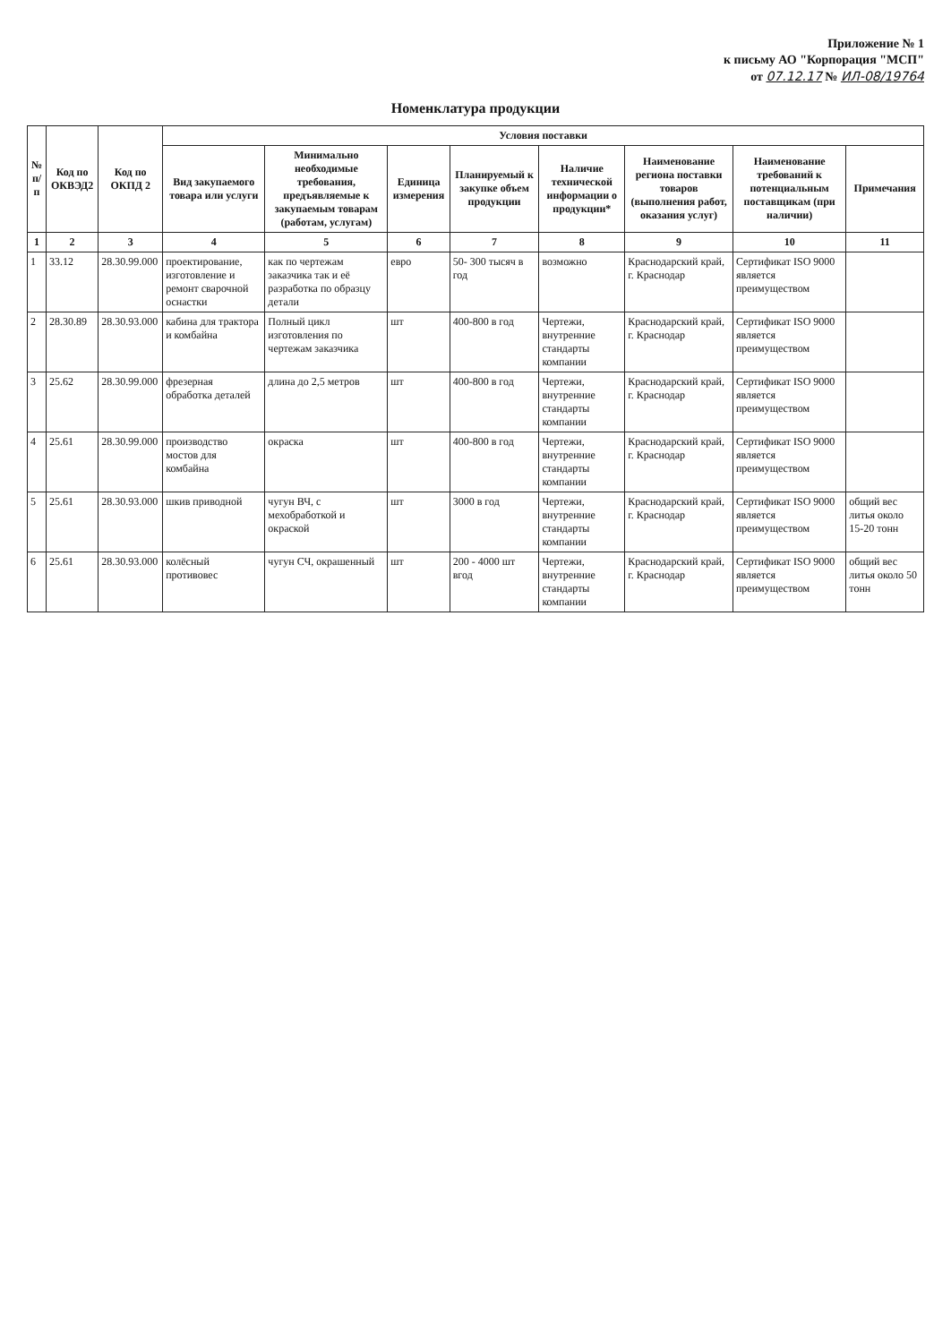Приложение № 1
к письму АО "Корпорация "МСП"
от 07.12.17 № ИЛ-08/19764
Номенклатура продукции
| № п/п | Код по ОКВЭД2 | Код по ОКПД 2 | Условия поставки | | | | | | | |
| --- | --- | --- | --- | --- | --- | --- | --- | --- | --- | --- |
| | | | Вид закупаемого товара или услуги | Минимально необходимые требования, предъявляемые к закупаемым товарам (работам, услугам) | Единица измерения | Планируемый к закупке объем продукции | Наличие технической информации о продукции* | Наименование региона поставки товаров (выполнения работ, оказания услуг) | Наименование требований к потенциальным поставщикам (при наличии) | Примечания |
| 1 | 2 | 3 | 4 | 5 | 6 | 7 | 8 | 9 | 10 | 11 |
| 1 | 33.12 | 28.30.99.000 | проектирование, изготовление и ремонт сварочной оснастки | как по чертежам заказчика так и её разработка по образцу детали | евро | 50- 300 тысяч в год | возможно | Краснодарский край, г. Краснодар | Сертификат ISO 9000 является преимуществом | |
| 2 | 28.30.89 | 28.30.93.000 | кабина для трактора и комбайна | Полный цикл изготовления по чертежам заказчика | шт | 400-800 в год | Чертежи, внутренние стандарты компании | Краснодарский край, г. Краснодар | Сертификат ISO 9000 является преимуществом | |
| 3 | 25.62 | 28.30.99.000 | фрезерная обработка деталей | длина до 2,5 метров | шт | 400-800 в год | Чертежи, внутренние стандарты компании | Краснодарский край, г. Краснодар | Сертификат ISO 9000 является преимуществом | |
| 4 | 25.61 | 28.30.99.000 | производство мостов для комбайна | окраска | шт | 400-800 в год | Чертежи, внутренние стандарты компании | Краснодарский край, г. Краснодар | Сертификат ISO 9000 является преимуществом | |
| 5 | 25.61 | 28.30.93.000 | шкив приводной | чугун ВЧ, с мехобработкой и окраской | шт | 3000 в год | Чертежи, внутренние стандарты компании | Краснодарский край, г. Краснодар | Сертификат ISO 9000 является преимуществом | общий вес литья около 15-20 тонн |
| 6 | 25.61 | 28.30.93.000 | колёсный противовес | чугун СЧ, окрашенный | шт | 200 - 4000 шт вгод | Чертежи, внутренние стандарты компании | Краснодарский край, г. Краснодар | Сертификат ISO 9000 является преимуществом | общий вес литья около 50 тонн |